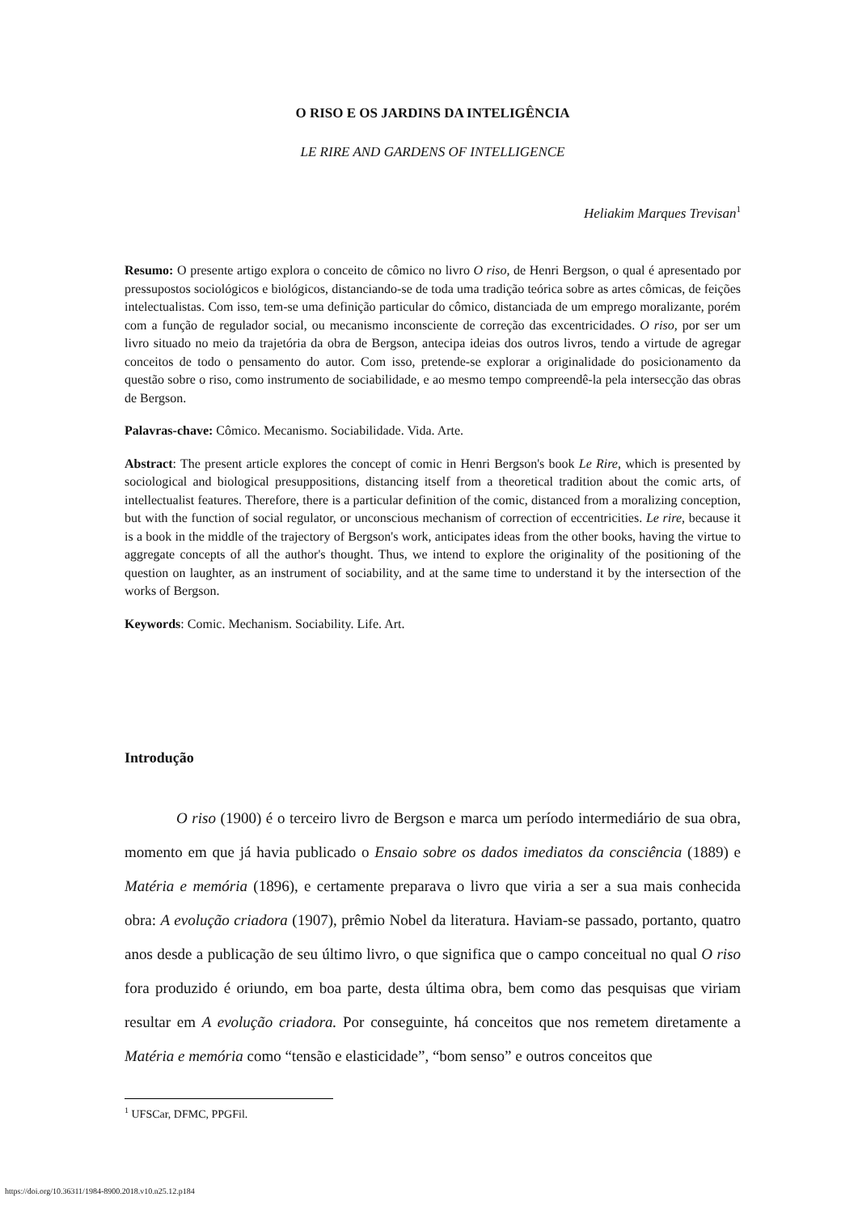O RISO E OS JARDINS DA INTELIGÊNCIA
LE RIRE AND GARDENS OF INTELLIGENCE
Heliakim Marques Trevisan<sup>1</sup>
Resumo: O presente artigo explora o conceito de cômico no livro O riso, de Henri Bergson, o qual é apresentado por pressupostos sociológicos e biológicos, distanciando-se de toda uma tradição teórica sobre as artes cômicas, de feições intelectualistas. Com isso, tem-se uma definição particular do cômico, distanciada de um emprego moralizante, porém com a função de regulador social, ou mecanismo inconsciente de correção das excentricidades. O riso, por ser um livro situado no meio da trajetória da obra de Bergson, antecipa ideias dos outros livros, tendo a virtude de agregar conceitos de todo o pensamento do autor. Com isso, pretende-se explorar a originalidade do posicionamento da questão sobre o riso, como instrumento de sociabilidade, e ao mesmo tempo compreendê-la pela intersecção das obras de Bergson.
Palavras-chave: Cômico. Mecanismo. Sociabilidade. Vida. Arte.
Abstract: The present article explores the concept of comic in Henri Bergson's book Le Rire, which is presented by sociological and biological presuppositions, distancing itself from a theoretical tradition about the comic arts, of intellectualist features. Therefore, there is a particular definition of the comic, distanced from a moralizing conception, but with the function of social regulator, or unconscious mechanism of correction of eccentricities. Le rire, because it is a book in the middle of the trajectory of Bergson's work, anticipates ideas from the other books, having the virtue to aggregate concepts of all the author's thought. Thus, we intend to explore the originality of the positioning of the question on laughter, as an instrument of sociability, and at the same time to understand it by the intersection of the works of Bergson.
Keywords: Comic. Mechanism. Sociability. Life. Art.
Introdução
O riso (1900) é o terceiro livro de Bergson e marca um período intermediário de sua obra, momento em que já havia publicado o Ensaio sobre os dados imediatos da consciência (1889) e Matéria e memória (1896), e certamente preparava o livro que viria a ser a sua mais conhecida obra: A evolução criadora (1907), prêmio Nobel da literatura. Haviam-se passado, portanto, quatro anos desde a publicação de seu último livro, o que significa que o campo conceitual no qual O riso fora produzido é oriundo, em boa parte, desta última obra, bem como das pesquisas que viriam resultar em A evolução criadora. Por conseguinte, há conceitos que nos remetem diretamente a Matéria e memória como “tensão e elasticidade”, “bom senso” e outros conceitos que
<sup>1</sup> UFSCar, DFMC, PPGFil.
https://doi.org/10.36311/1984-8900.2018.v10.n25.12.p184